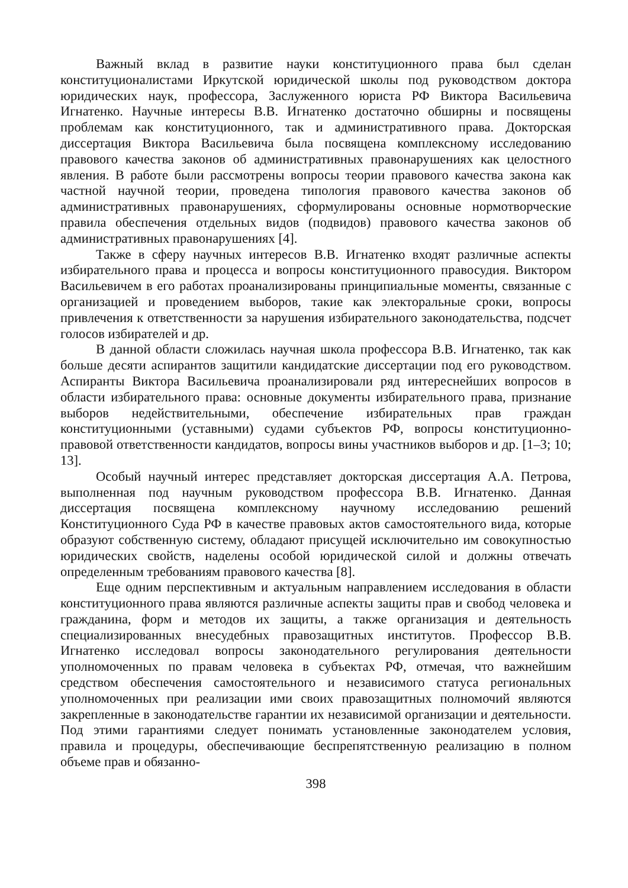Важный вклад в развитие науки конституционного права был сделан конституционалистами Иркутской юридической школы под руководством доктора юридических наук, профессора, Заслуженного юриста РФ Виктора Васильевича Игнатенко. Научные интересы В.В. Игнатенко достаточно обширны и посвящены проблемам как конституционного, так и административного права. Докторская диссертация Виктора Васильевича была посвящена комплексному исследованию правового качества законов об административных правонарушениях как целостного явления. В работе были рассмотрены вопросы теории правового качества закона как частной научной теории, проведена типология правового качества законов об административных правонарушениях, сформулированы основные нормотворческие правила обеспечения отдельных видов (подвидов) правового качества законов об административных правонарушениях [4].
Также в сферу научных интересов В.В. Игнатенко входят различные аспекты избирательного права и процесса и вопросы конституционного правосудия. Виктором Васильевичем в его работах проанализированы принципиальные моменты, связанные с организацией и проведением выборов, такие как электоральные сроки, вопросы привлечения к ответственности за нарушения избирательного законодательства, подсчет голосов избирателей и др.
В данной области сложилась научная школа профессора В.В. Игнатенко, так как больше десяти аспирантов защитили кандидатские диссертации под его руководством. Аспиранты Виктора Васильевича проанализировали ряд интереснейших вопросов в области избирательного права: основные документы избирательного права, признание выборов недействительными, обеспечение избирательных прав граждан конституционными (уставными) судами субъектов РФ, вопросы конституционно-правовой ответственности кандидатов, вопросы вины участников выборов и др. [1–3; 10; 13].
Особый научный интерес представляет докторская диссертация А.А. Петрова, выполненная под научным руководством профессора В.В. Игнатенко. Данная диссертация посвящена комплексному научному исследованию решений Конституционного Суда РФ в качестве правовых актов самостоятельного вида, которые образуют собственную систему, обладают присущей исключительно им совокупностью юридических свойств, наделены особой юридической силой и должны отвечать определенным требованиям правового качества [8].
Еще одним перспективным и актуальным направлением исследования в области конституционного права являются различные аспекты защиты прав и свобод человека и гражданина, форм и методов их защиты, а также организация и деятельность специализированных внесудебных правозащитных институтов. Профессор В.В. Игнатенко исследовал вопросы законодательного регулирования деятельности уполномоченных по правам человека в субъектах РФ, отмечая, что важнейшим средством обеспечения самостоятельного и независимого статуса региональных уполномоченных при реализации ими своих правозащитных полномочий являются закрепленные в законодательстве гарантии их независимой организации и деятельности. Под этими гарантиями следует понимать установленные законодателем условия, правила и процедуры, обеспечивающие беспрепятственную реализацию в полном объеме прав и обязанно-
398